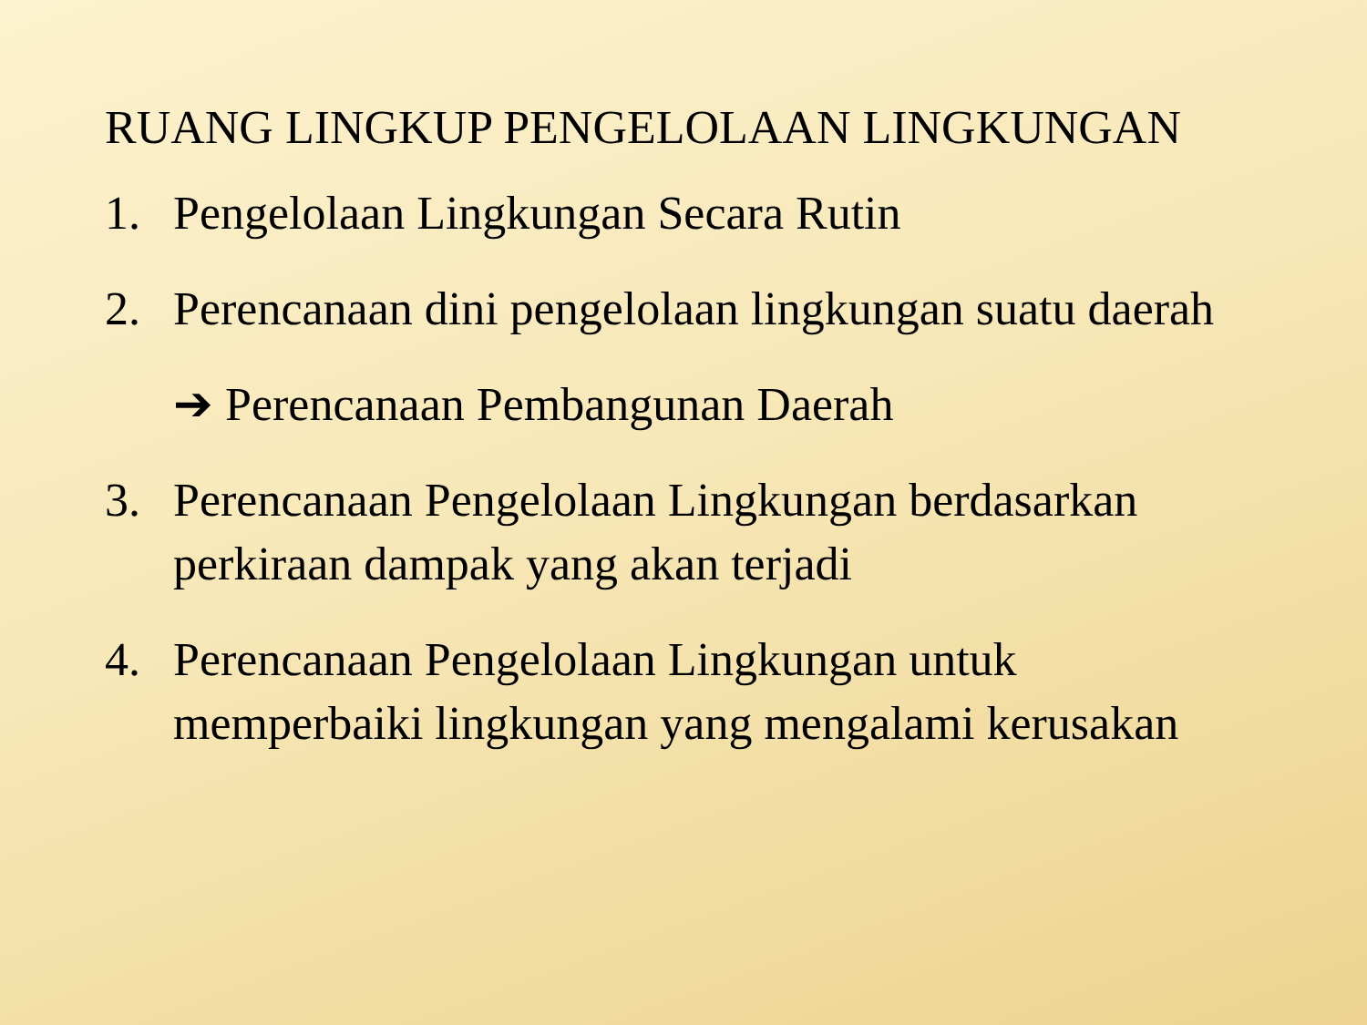RUANG LINGKUP PENGELOLAAN LINGKUNGAN
1. Pengelolaan Lingkungan Secara Rutin
2. Perencanaan dini pengelolaan lingkungan suatu daerah
➔ Perencanaan Pembangunan Daerah
3. Perencanaan Pengelolaan Lingkungan berdasarkan perkiraan dampak yang akan terjadi
4. Perencanaan Pengelolaan Lingkungan untuk memperbaiki lingkungan yang mengalami kerusakan